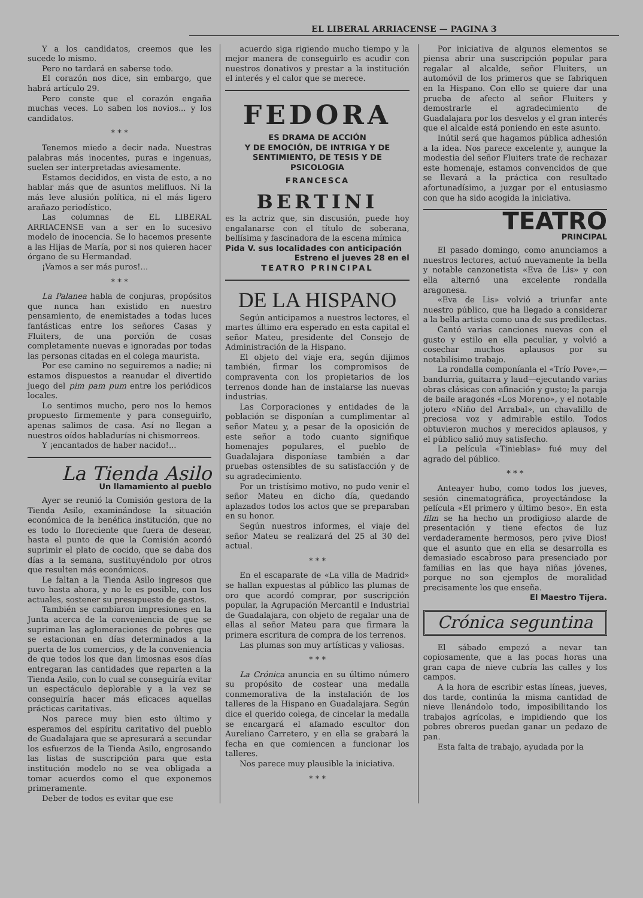EL LIBERAL ARRIACENSE — PAGINA 3
Y a los candidatos, creemos que les sucede lo mismo.
Pero no tardará en saberse todo.
El corazón nos dice, sin embargo, que habrá artículo 29.
Pero conste que el corazón engaña muchas veces. Lo saben los novios... y los candidatos.
* * *
Tenemos miedo a decir nada. Nuestras palabras más inocentes, puras e ingenuas, suelen ser interpretadas aviesamente.
Estamos decididos, en vista de esto, a no hablar más que de asuntos melifluos. Ni la más leve alusión política, ni el más ligero arañazo periodístico.
Las columnas de EL LIBERAL ARRIACENSE van a ser en lo sucesivo modelo de inocencia. Se lo hacemos presente a las Hijas de María, por si nos quieren hacer órgano de su Hermandad.
¡Vamos a ser más puros!...
* * *
La Palanea habla de conjuras, propósitos que nunca han existido en nuestro pensamiento, de enemistades a todas luces fantásticas entre los señores Casas y Fluiters, de una porción de cosas completamente nuevas e ignoradas por todas las personas citadas en el colega maurista.
Por ese camino no seguiremos a nadie; ni estamos dispuestos a reanudar el divertido juego del pim pam pum entre los periódicos locales.
Lo sentimos mucho, pero nos lo hemos propuesto firmemente y para conseguirlo, apenas salimos de casa. Así no llegan a nuestros oídos habladurías ni chismorreos.
Y ¡encantados de haber nacido!...
La Tienda Asilo
Un llamamiento al pueblo
Ayer se reunió la Comisión gestora de la Tienda Asilo, examinándose la situación económica de la benéfica institución, que no es todo lo floreciente que fuera de desear, hasta el punto de que la Comisión acordó suprimir el plato de cocido, que se daba dos días a la semana, sustituyéndolo por otros que resulten más económicos.
Le faltan a la Tienda Asilo ingresos que tuvo hasta ahora, y no le es posible, con los actuales, sostener su presupuesto de gastos.
También se cambiaron impresiones en la Junta acerca de la conveniencia de que se supriman las aglomeraciones de pobres que se estacionan en días determinados a la puerta de los comercios, y de la conveniencia de que todos los que dan limosnas esos días entregaran las cantidades que reparten a la Tienda Asilo, con lo cual se conseguiría evitar un espectáculo deplorable y a la vez se conseguiría hacer más eficaces aquellas prácticas caritativas.
Nos parece muy bien esto último y esperamos del espíritu caritativo del pueblo de Guadalajara que se apresurará a secundar los esfuerzos de la Tienda Asilo, engrosando las listas de suscripción para que esta institución modelo no se vea obligada a tomar acuerdos como el que exponemos primeramente.
Deber de todos es evitar que ese
acuerdo siga rigiendo mucho tiempo y la mejor manera de conseguirlo es acudir con nuestros donativos y prestar a la institución el interés y el calor que se merece.
FEDORA
ES DRAMA DE ACCIÓN
Y DE EMOCIÓN, DE INTRIGA Y DE SENTIMIENTO, DE TESIS Y DE PSICOLOGIA
FRANCESCA
BERTINI
es la actriz que, sin discusión, puede hoy engalanarse con el título de soberana, bellísima y fascinadora de la escena mímica
Pida V. sus localidades con anticipación
Estreno el jueves 28 en el
TEATRO PRINCIPAL
DE LA HISPANO
Según anticipamos a nuestros lectores, el martes último era esperado en esta capital el señor Mateu, presidente del Consejo de Administración de la Hispano.
El objeto del viaje era, según dijimos también, firmar los compromisos de compraventa con los propietarios de los terrenos donde han de instalarse las nuevas industrias.
Las Corporaciones y entidades de la población se disponían a cumplimentar al señor Mateu y, a pesar de la oposición de este señor a todo cuanto signifique homenajes populares, el pueblo de Guadalajara disponíase también a dar pruebas ostensibles de su satisfacción y de su agradecimiento.
Por un tristísimo motivo, no pudo venir el señor Mateu en dicho día, quedando aplazados todos los actos que se preparaban en su honor.
Según nuestros informes, el viaje del señor Mateu se realizará del 25 al 30 del actual.
* * *
En el escaparate de «La villa de Madrid» se hallan expuestas al público las plumas de oro que acordó comprar, por suscripción popular, la Agrupación Mercantil e Industrial de Guadalajara, con objeto de regalar una de ellas al señor Mateu para que firmara la primera escritura de compra de los terrenos.
Las plumas son muy artísticas y valiosas.
* * *
La Crónica anuncia en su último número su propósito de costear una medalla conmemorativa de la instalación de los talleres de la Hispano en Guadalajara. Según dice el querido colega, de cincelar la medalla se encargará el afamado escultor don Aureliano Carretero, y en ella se grabará la fecha en que comiencen a funcionar los talleres.
Nos parece muy plausible la iniciativa.
* * *
Por iniciativa de algunos elementos se piensa abrir una suscripción popular para regalar al alcalde, señor Fluiters, un automóvil de los primeros que se fabriquen en la Hispano. Con ello se quiere dar una prueba de afecto al señor Fluiters y demostrarle el agradecimiento de Guadalajara por los desvelos y el gran interés que el alcalde está poniendo en este asunto.
Inútil será que hagamos pública adhesión a la idea. Nos parece excelente y, aunque la modestia del señor Fluiters trate de rechazar este homenaje, estamos convencidos de que se llevará a la práctica con resultado afortunadísimo, a juzgar por el entusiasmo con que ha sido acogida la iniciativa.
TEATRO
PRINCIPAL
El pasado domingo, como anunciamos a nuestros lectores, actuó nuevamente la bella y notable canzonetista «Eva de Lis» y con ella alternó una excelente rondalla aragonesa.
«Eva de Lis» volvió a triunfar ante nuestro público, que ha llegado a considerar a la bella artista como una de sus predilectas.
Cantó varias canciones nuevas con el gusto y estilo en ella peculiar, y volvió a cosechar muchos aplausos por su notabilísimo trabajo.
La rondalla componíanla el «Trío Pove»,—bandurria, guitarra y laud—ejecutando varias obras clásicas con afinación y gusto; la pareja de baile aragonés «Los Moreno», y el notable jotero «Niño del Arrabal», un chavalillo de preciosa voz y admirable estilo. Todos obtuvieron muchos y merecidos aplausos, y el público salió muy satisfecho.
La película «Tinieblas» fué muy del agrado del público.
* * *
Anteayer hubo, como todos los jueves, sesión cinematográfica, proyectándose la película «El primero y último beso». En esta film se ha hecho un prodigioso alarde de presentación y tiene efectos de luz verdaderamente hermosos, pero ¡vive Dios! que el asunto que en ella se desarrolla es demasiado escabroso para presenciado por familias en las que haya niñas jóvenes, porque no son ejemplos de moralidad precisamente los que enseña.
El Maestro Tijera.
Crónica seguntina
El sábado empezó a nevar tan copiosamente, que a las pocas horas una gran capa de nieve cubría las calles y los campos.
A la hora de escribir estas líneas, jueves, dos tarde, continúa la misma cantidad de nieve llenándolo todo, imposibilitando los trabajos agrícolas, e impidiendo que los pobres obreros puedan ganar un pedazo de pan.
Esta falta de trabajo, ayudada por la